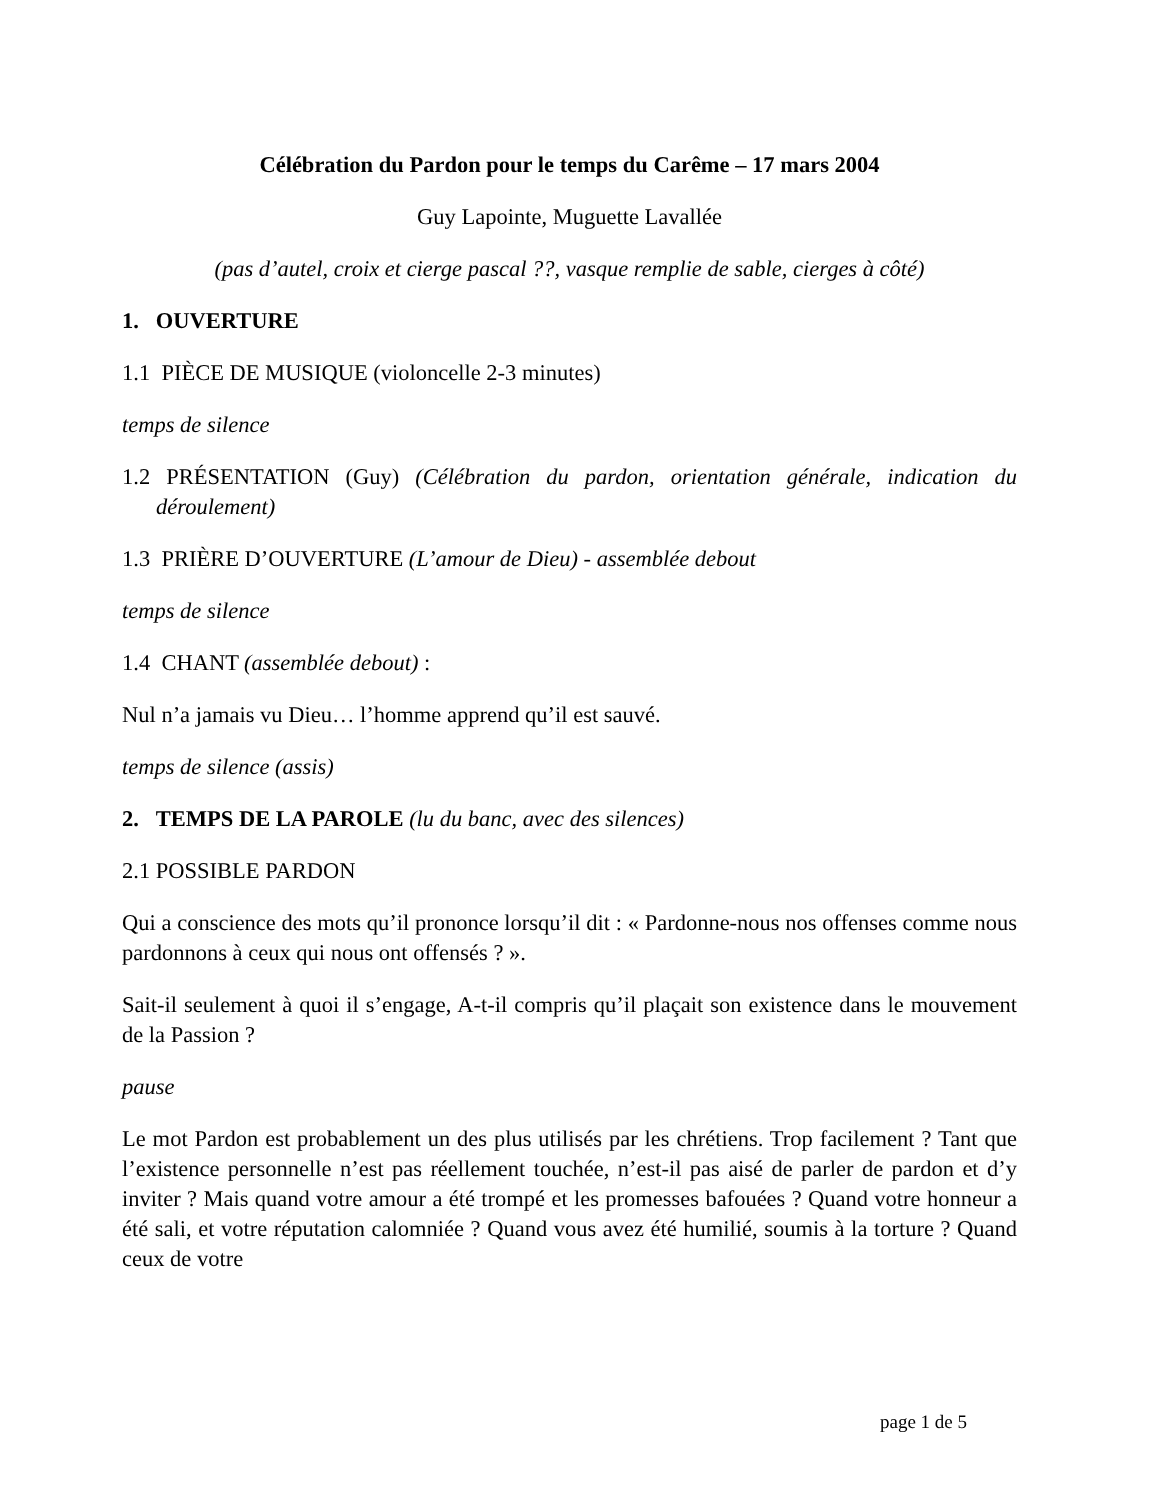Célébration du Pardon pour le temps du Carême – 17 mars 2004
Guy Lapointe, Muguette Lavallée
(pas d’autel, croix et cierge pascal ??, vasque remplie de sable, cierges à côté)
1. OUVERTURE
1.1 PIÈCE DE MUSIQUE (violoncelle 2-3 minutes)
temps de silence
1.2 PRÉSENTATION (Guy) (Célébration du pardon, orientation générale, indication du déroulement)
1.3 PRIÈRE D’OUVERTURE (L’amour de Dieu) - assemblée debout
temps de silence
1.4 CHANT (assemblée debout) :
Nul n’a jamais vu Dieu… l’homme apprend qu’il est sauvé.
temps de silence (assis)
2. TEMPS DE LA PAROLE (lu du banc, avec des silences)
2.1 POSSIBLE PARDON
Qui a conscience des mots qu’il prononce lorsqu’il dit : « Pardonne-nous nos offenses comme nous pardonnons à ceux qui nous ont offensés ? ».
Sait-il seulement à quoi il s’engage, A-t-il compris qu’il plaçait son existence dans le mouvement de la Passion ?
pause
Le mot Pardon est probablement un des plus utilisés par les chrétiens. Trop facilement ? Tant que l’existence personnelle n’est pas réellement touchée, n’est-il pas aisé de parler de pardon et d’y inviter ? Mais quand votre amour a été trompé et les promesses bafouées ? Quand votre honneur a été sali, et votre réputation calomniée ? Quand vous avez été humilié, soumis à la torture ? Quand ceux de votre
page 1 de 5